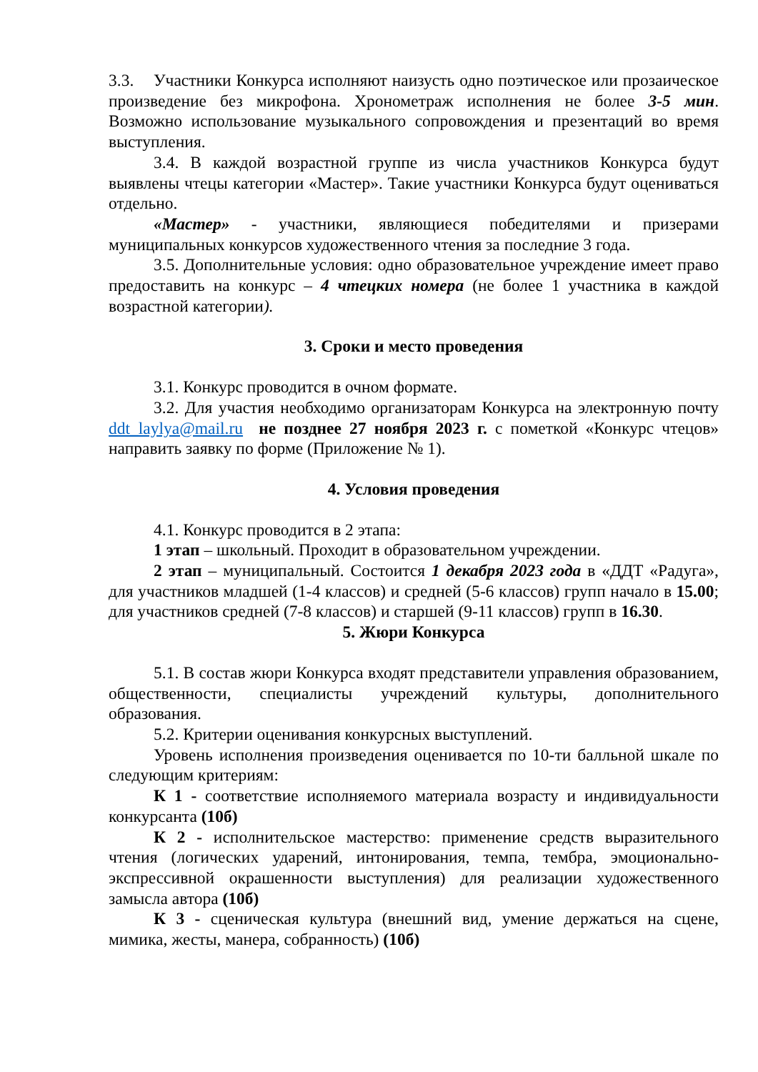3.3. Участники Конкурса исполняют наизусть одно поэтическое или прозаическое произведение без микрофона. Хронометраж исполнения не более 3-5 мин. Возможно использование музыкального сопровождения и презентаций во время выступления.
3.4. В каждой возрастной группе из числа участников Конкурса будут выявлены чтецы категории «Мастер». Такие участники Конкурса будут оцениваться отдельно.
«Мастер» - участники, являющиеся победителями и призерами муниципальных конкурсов художественного чтения за последние 3 года.
3.5. Дополнительные условия: одно образовательное учреждение имеет право предоставить на конкурс – 4 чтецких номера (не более 1 участника в каждой возрастной категории).
3. Сроки и место проведения
3.1. Конкурс проводится в очном формате.
3.2. Для участия необходимо организаторам Конкурса на электронную почту ddt_laylya@mail.ru не позднее 27 ноября 2023 г. с пометкой «Конкурс чтецов» направить заявку по форме (Приложение № 1).
4. Условия проведения
4.1. Конкурс проводится в 2 этапа:
1 этап – школьный. Проходит в образовательном учреждении.
2 этап – муниципальный. Состоится 1 декабря 2023 года в «ДДТ «Радуга», для участников младшей (1-4 классов) и средней (5-6 классов) групп начало в 15.00; для участников средней (7-8 классов) и старшей (9-11 классов) групп в 16.30.
5. Жюри Конкурса
5.1. В состав жюри Конкурса входят представители управления образованием, общественности, специалисты учреждений культуры, дополнительного образования.
5.2. Критерии оценивания конкурсных выступлений.
Уровень исполнения произведения оценивается по 10-ти балльной шкале по следующим критериям:
К 1 - соответствие исполняемого материала возрасту и индивидуальности конкурсанта (10б)
К 2 - исполнительское мастерство: применение средств выразительного чтения (логических ударений, интонирования, темпа, тембра, эмоционально-экспрессивной окрашенности выступления) для реализации художественного замысла автора (10б)
К 3 - сценическая культура (внешний вид, умение держаться на сцене, мимика, жесты, манера, собранность) (10б)